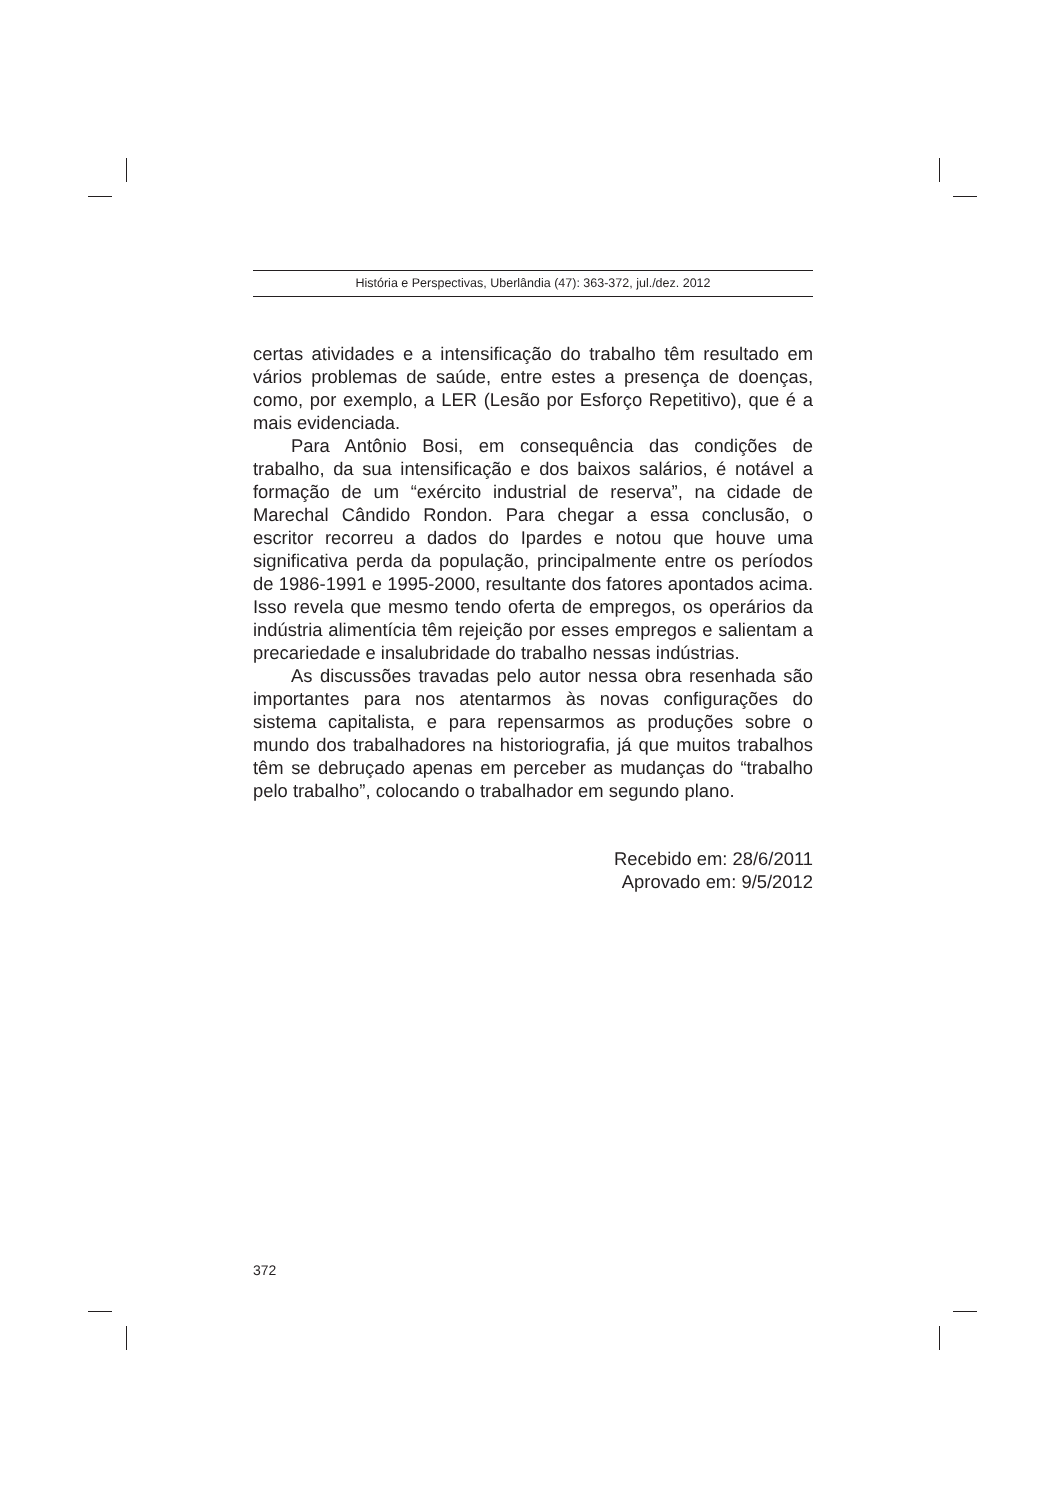História e Perspectivas, Uberlândia (47): 363-372, jul./dez. 2012
certas atividades e a intensificação do trabalho têm resultado em vários problemas de saúde, entre estes a presença de doenças, como, por exemplo, a LER (Lesão por Esforço Repetitivo), que é a mais evidenciada.
Para Antônio Bosi, em consequência das condições de trabalho, da sua intensificação e dos baixos salários, é notável a formação de um “exército industrial de reserva”, na cidade de Marechal Cândido Rondon. Para chegar a essa conclusão, o escritor recorreu a dados do Ipardes e notou que houve uma significativa perda da população, principalmente entre os períodos de 1986-1991 e 1995-2000, resultante dos fatores apontados acima. Isso revela que mesmo tendo oferta de empregos, os operários da indústria alimentícia têm rejeição por esses empregos e salientam a precariedade e insalubridade do trabalho nessas indústrias.
As discussões travadas pelo autor nessa obra resenhada são importantes para nos atentarmos às novas configurações do sistema capitalista, e para repensarmos as produções sobre o mundo dos trabalhadores na historiografia, já que muitos trabalhos têm se debruçado apenas em perceber as mudanças do “trabalho pelo trabalho”, colocando o trabalhador em segundo plano.
Recebido em: 28/6/2011
Aprovado em: 9/5/2012
372